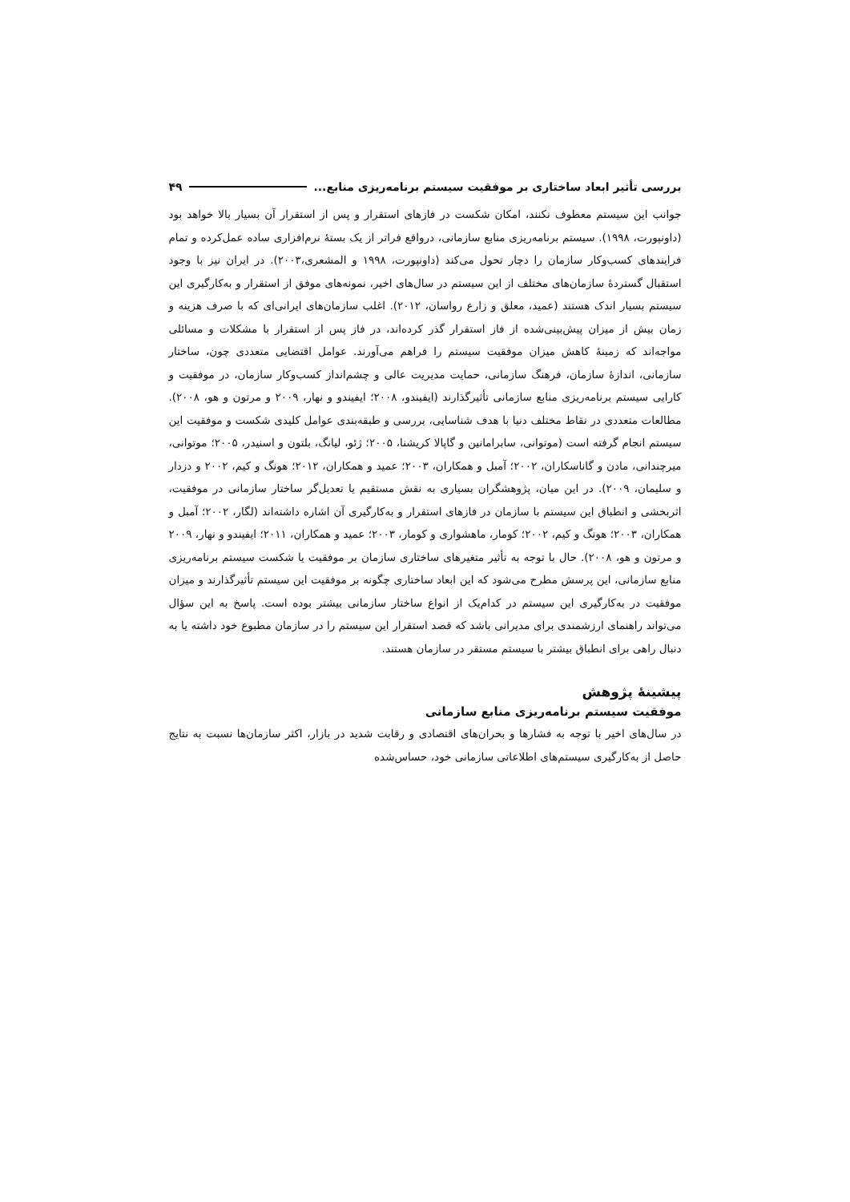بررسی تأثیر ابعاد ساختاری بر موفقیت سیستم برنامه‌ریزی منابع... ۴۹
جوانب این سیستم معطوف نکنند، امکان شکست در فازهای استقرار و پس از استقرار آن بسیار بالا خواهد بود (داونپورت، ۱۹۹۸). سیستم برنامه‌ریزی منابع سازمانی، درواقع فراتر از یک بستهٔ نرم‌افزاری ساده عمل‌کرده و تمام فرایندهای کسب‌وکار سازمان را دچار تحول می‌کند (داونپورت، ۱۹۹۸ و المشعری،۲۰۰۳). در ایران نیز با وجود استقبال گستردهٔ سازمان‌های مختلف از این سیستم در سال‌های اخیر، نمونه‌های موفق از استقرار و به‌کارگیری این سیستم بسیار اندک هستند (عمید، معلق و زارع رواسان، ۲۰۱۲). اغلب سازمان‌های ایرانی‌ای که با صرف هزینه و زمان بیش از میزان پیش‌بینی‌شده از فاز استقرار گذر کرده‌اند، در فاز پس از استقرار با مشکلات و مسائلی مواجه‌اند که زمینهٔ کاهش میزان موفقیت سیستم را فراهم می‌آورند. عوامل اقتضایی متعددی چون، ساختار سازمانی، اندازهٔ سازمان، فرهنگ سازمانی، حمایت مدیریت عالی و چشم‌انداز کسب‌وکار سازمان، در موفقیت و کارایی سیستم برنامه‌ریزی منابع سازمانی تأثیرگذارند (ایفیندو، ۲۰۰۸؛ ایفیندو و نهار، ۲۰۰۹ و مرتون و هو، ۲۰۰۸). مطالعات متعددی در نقاط مختلف دنیا با هدف شناسایی، بررسی و طبقه‌بندی عوامل کلیدی شکست و موفقیت این سیستم انجام گرفته است (موتوانی، سابرامانین و گاپالا کریشنا، ۲۰۰۵؛ ژئو، لیانگ، بلتون و اسنیدر، ۲۰۰۵؛ موتوانی، میرچندانی، مادن و گاناسکاران، ۲۰۰۲؛ آمبل و همکاران، ۲۰۰۳؛ عمید و همکاران، ۲۰۱۲؛ هونگ و کیم، ۲۰۰۲ و دزدار و سلیمان، ۲۰۰۹). در این میان، پژوهشگران بسیاری به نقش مستقیم یا تعدیل‌گر ساختار سازمانی در موفقیت، اثربخشی و انطباق این سیستم با سازمان در فازهای استقرار و به‌کارگیری آن اشاره داشته‌اند (لگار، ۲۰۰۲؛ آمبل و همکاران، ۲۰۰۳؛ هونگ و کیم، ۲۰۰۲؛ کومار، ماهشواری و کومار، ۲۰۰۳؛ عمید و همکاران، ۲۰۱۱؛ ایفیندو و نهار، ۲۰۰۹ و مرتون و هو، ۲۰۰۸). حال با توجه به تأثیر متغیرهای ساختاری سازمان بر موفقیت یا شکست سیستم برنامه‌ریزی منابع سازمانی، این پرسش مطرح می‌شود که این ابعاد ساختاری چگونه بر موفقیت این سیستم تأثیرگذارند و میزان موفقیت در به‌کارگیری این سیستم در کدام‌یک از انواع ساختار سازمانی بیشتر بوده است. پاسخ به این سؤال می‌تواند راهنمای ارزشمندی برای مدیرانی باشد که قصد استقرار این سیستم را در سازمان مطبوع خود داشته یا به دنبال راهی برای انطباق بیشتر با سیستم مستقر در سازمان هستند.
پیشینهٔ پژوهش
موفقیت سیستم برنامه‌ریزی منابع سازمانی
در سال‌های اخیر با توجه به فشارها و بحران‌های اقتصادی و رقابت شدید در بازار، اکثر سازمان‌ها نسبت به نتایج حاصل از به‌کارگیری سیستم‌های اطلاعاتی سازمانی خود، حساس‌شده